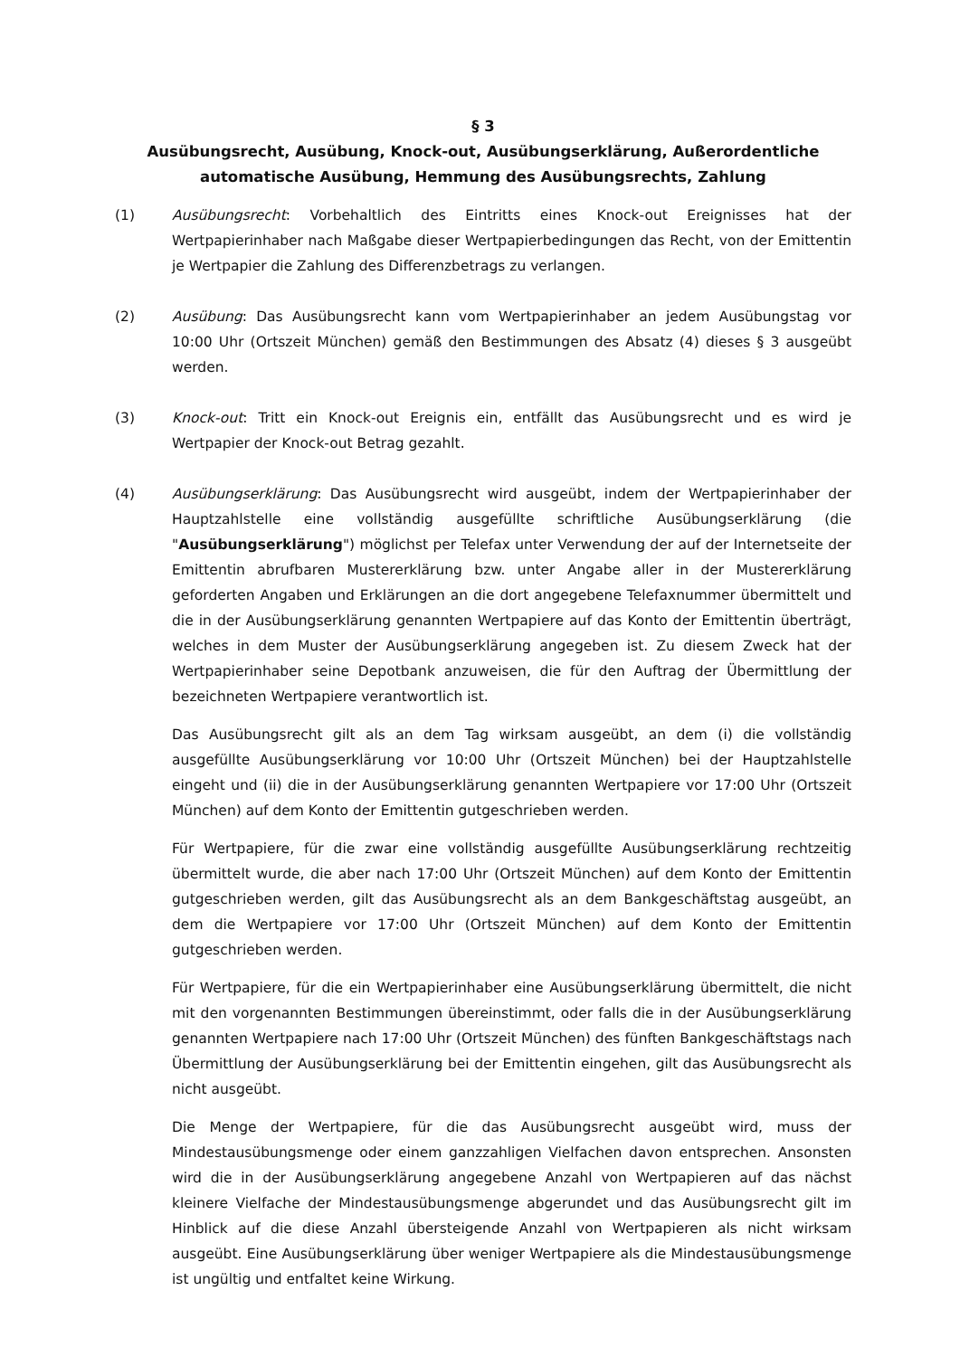§ 3
Ausübungsrecht, Ausübung, Knock-out, Ausübungserklärung, Außerordentliche automatische Ausübung, Hemmung des Ausübungsrechts, Zahlung
(1) Ausübungsrecht: Vorbehaltlich des Eintritts eines Knock-out Ereignisses hat der Wertpapierinhaber nach Maßgabe dieser Wertpapierbedingungen das Recht, von der Emittentin je Wertpapier die Zahlung des Differenzbetrags zu verlangen.
(2) Ausübung: Das Ausübungsrecht kann vom Wertpapierinhaber an jedem Ausübungstag vor 10:00 Uhr (Ortszeit München) gemäß den Bestimmungen des Absatz (4) dieses § 3 ausgeübt werden.
(3) Knock-out: Tritt ein Knock-out Ereignis ein, entfällt das Ausübungsrecht und es wird je Wertpapier der Knock-out Betrag gezahlt.
(4) Ausübungserklärung: Das Ausübungsrecht wird ausgeübt, indem der Wertpapierinhaber der Hauptzahlstelle eine vollständig ausgefüllte schriftliche Ausübungserklärung (die "Ausübungserklärung") möglichst per Telefax unter Verwendung der auf der Internetseite der Emittentin abrufbaren Mustererklärung bzw. unter Angabe aller in der Mustererklärung geforderten Angaben und Erklärungen an die dort angegebene Telefaxnummer übermittelt und die in der Ausübungserklärung genannten Wertpapiere auf das Konto der Emittentin überträgt, welches in dem Muster der Ausübungserklärung angegeben ist. Zu diesem Zweck hat der Wertpapierinhaber seine Depotbank anzuweisen, die für den Auftrag der Übermittlung der bezeichneten Wertpapiere verantwortlich ist.
Das Ausübungsrecht gilt als an dem Tag wirksam ausgeübt, an dem (i) die vollständig ausgefüllte Ausübungserklärung vor 10:00 Uhr (Ortszeit München) bei der Hauptzahlstelle eingeht und (ii) die in der Ausübungserklärung genannten Wertpapiere vor 17:00 Uhr (Ortszeit München) auf dem Konto der Emittentin gutgeschrieben werden.
Für Wertpapiere, für die zwar eine vollständig ausgefüllte Ausübungserklärung rechtzeitig übermittelt wurde, die aber nach 17:00 Uhr (Ortszeit München) auf dem Konto der Emittentin gutgeschrieben werden, gilt das Ausübungsrecht als an dem Bankgeschäftstag ausgeübt, an dem die Wertpapiere vor 17:00 Uhr (Ortszeit München) auf dem Konto der Emittentin gutgeschrieben werden.
Für Wertpapiere, für die ein Wertpapierinhaber eine Ausübungserklärung übermittelt, die nicht mit den vorgenannten Bestimmungen übereinstimmt, oder falls die in der Ausübungserklärung genannten Wertpapiere nach 17:00 Uhr (Ortszeit München) des fünften Bankgeschäftstags nach Übermittlung der Ausübungserklärung bei der Emittentin eingehen, gilt das Ausübungsrecht als nicht ausgeübt.
Die Menge der Wertpapiere, für die das Ausübungsrecht ausgeübt wird, muss der Mindestausübungsmenge oder einem ganzzahligen Vielfachen davon entsprechen. Ansonsten wird die in der Ausübungserklärung angegebene Anzahl von Wertpapieren auf das nächst kleinere Vielfache der Mindestausübungsmenge abgerundet und das Ausübungsrecht gilt im Hinblick auf die diese Anzahl übersteigende Anzahl von Wertpapieren als nicht wirksam ausgeübt. Eine Ausübungserklärung über weniger Wertpapiere als die Mindestausübungsmenge ist ungültig und entfaltet keine Wirkung.